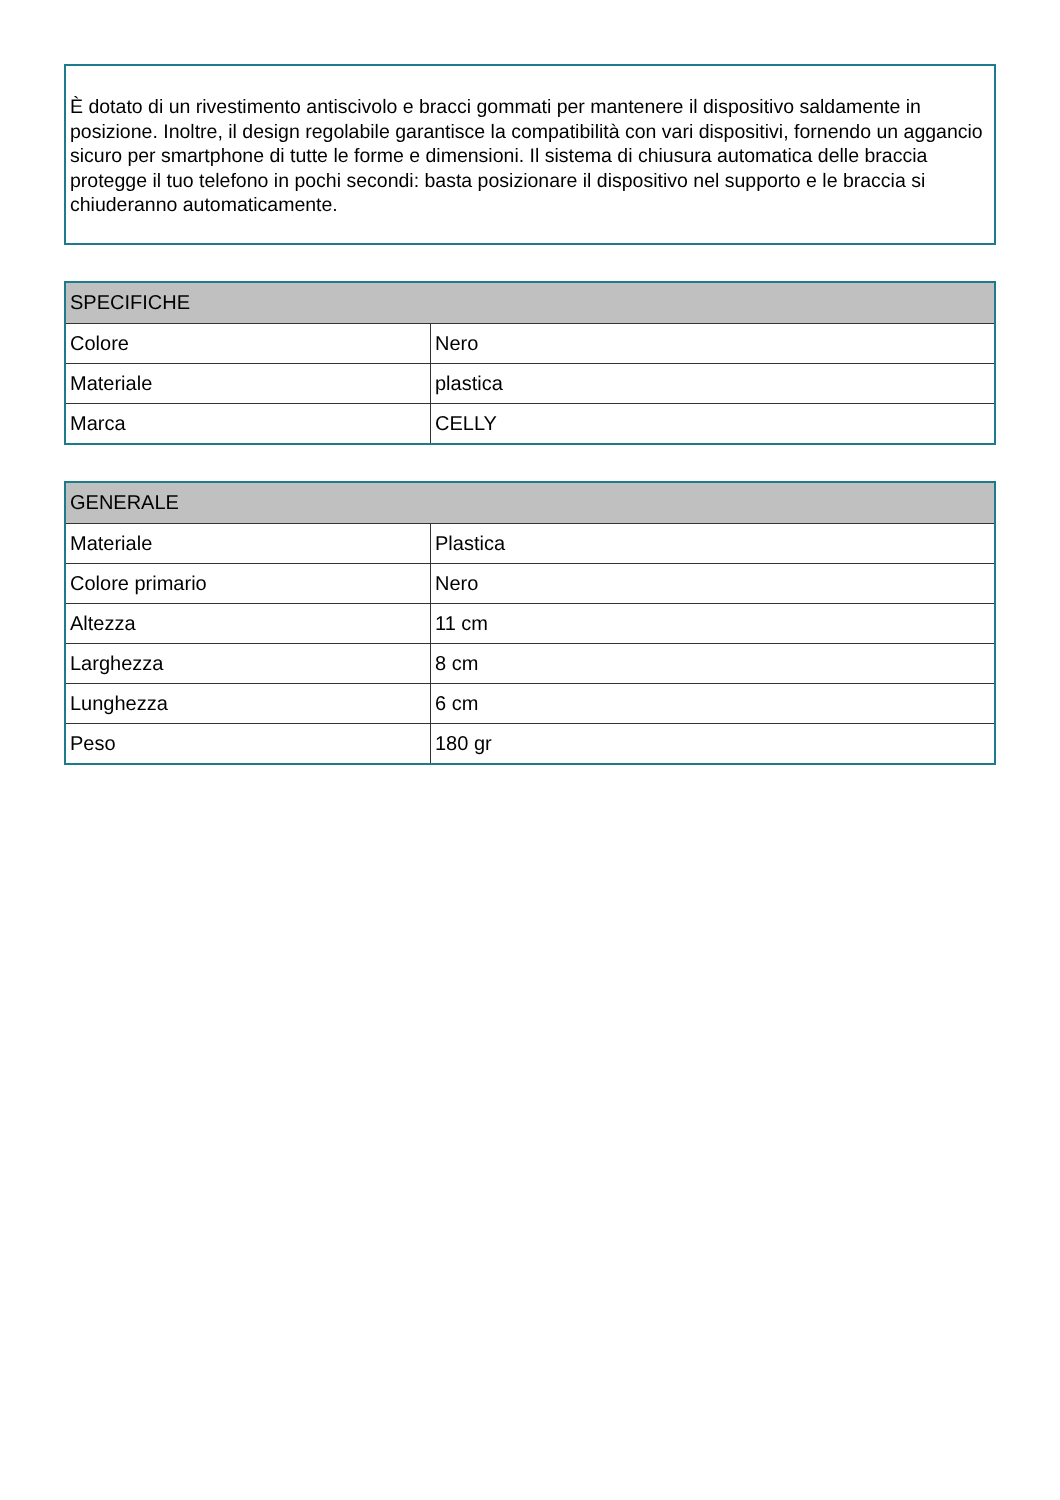È dotato di un rivestimento antiscivolo e bracci gommati per mantenere il dispositivo saldamente in posizione. Inoltre, il design regolabile garantisce la compatibilità con vari dispositivi, fornendo un aggancio sicuro per smartphone di tutte le forme e dimensioni. Il sistema di chiusura automatica delle braccia protegge il tuo telefono in pochi secondi: basta posizionare il dispositivo nel supporto e le braccia si chiuderanno automaticamente.
| SPECIFICHE | |
| --- | --- |
| Colore | Nero |
| Materiale | plastica |
| Marca | CELLY |
| GENERALE | |
| --- | --- |
| Materiale | Plastica |
| Colore primario | Nero |
| Altezza | 11 cm |
| Larghezza | 8 cm |
| Lunghezza | 6 cm |
| Peso | 180 gr |